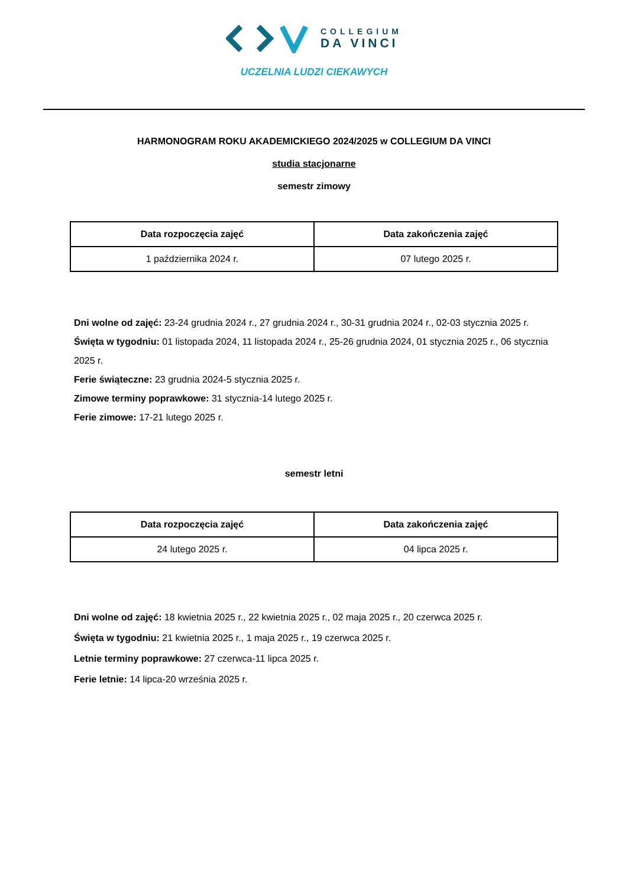COLLEGIUM
DA VINCI
UCZELNIA LUDZI CIEKAWYCH
HARMONOGRAM ROKU AKADEMICKIEGO 2024/2025 w COLLEGIUM DA VINCI
studia stacjonarne
semestr zimowy
| Data rozpoczęcia zajęć | Data zakończenia zajęć |
| --- | --- |
| 1 października 2024 r. | 07 lutego 2025 r. |
Dni wolne od zajęć: 23-24 grudnia 2024 r., 27 grudnia 2024 r., 30-31 grudnia 2024 r., 02-03 stycznia 2025 r.
Święta w tygodniu: 01 listopada 2024, 11 listopada 2024 r., 25-26 grudnia 2024, 01 stycznia 2025 r., 06 stycznia 2025 r.
Ferie świąteczne: 23 grudnia 2024-5 stycznia 2025 r.
Zimowe terminy poprawkowe: 31 stycznia-14 lutego 2025 r.
Ferie zimowe: 17-21 lutego 2025 r.
semestr letni
| Data rozpoczęcia zajęć | Data zakończenia zajęć |
| --- | --- |
| 24 lutego 2025 r. | 04 lipca 2025 r. |
Dni wolne od zajęć: 18 kwietnia 2025 r., 22 kwietnia 2025 r., 02 maja 2025 r., 20 czerwca 2025 r.
Święta w tygodniu: 21 kwietnia 2025 r., 1 maja 2025 r., 19 czerwca 2025 r.
Letnie terminy poprawkowe: 27 czerwca-11 lipca 2025 r.
Ferie letnie: 14 lipca-20 września 2025 r.